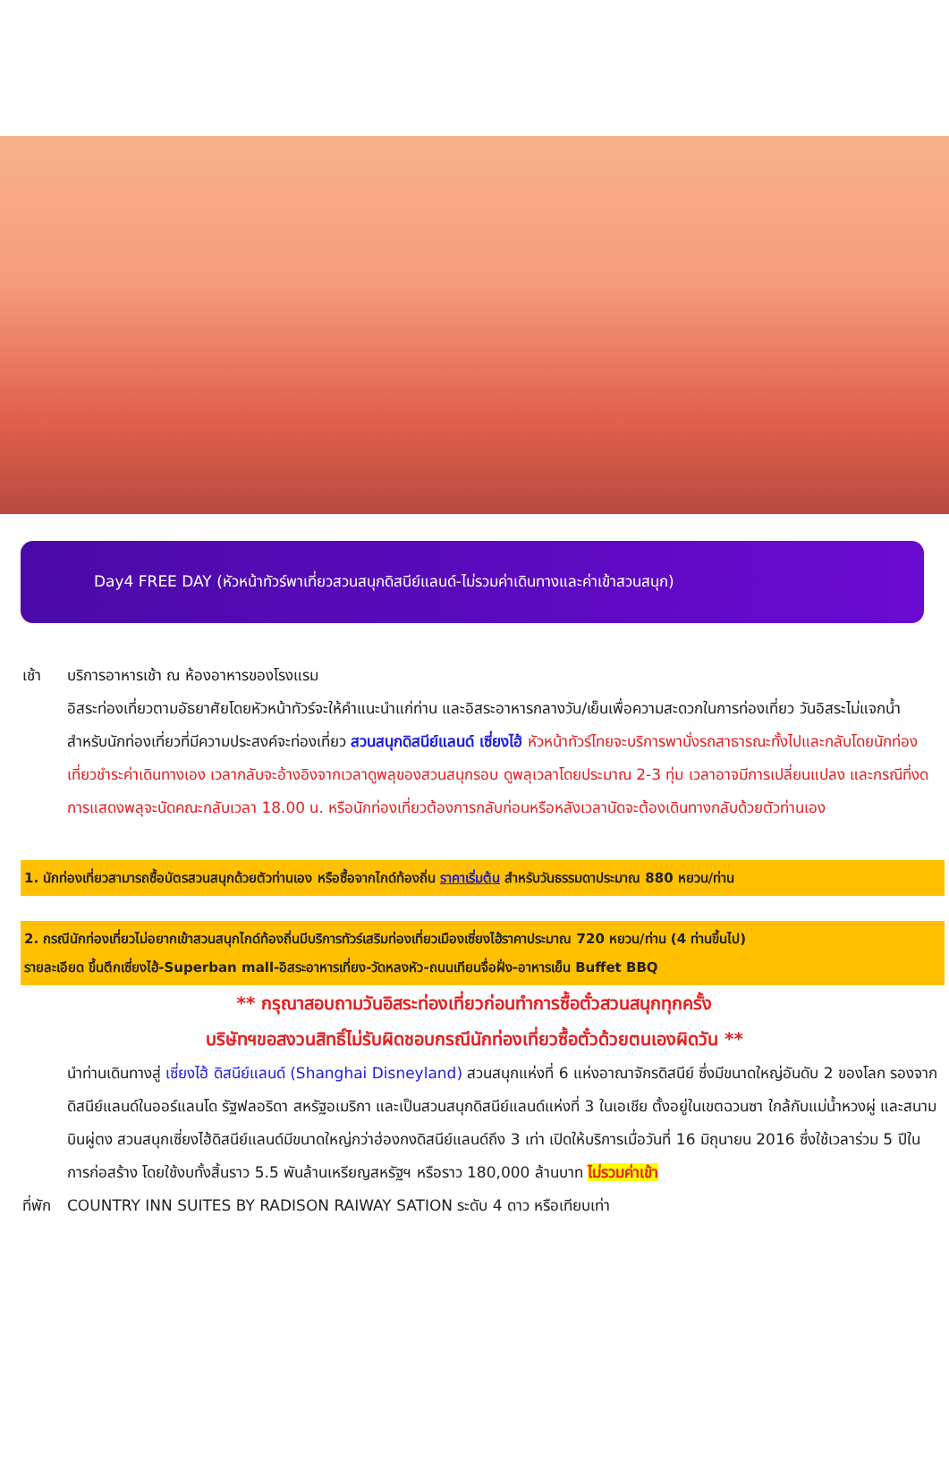Day4 FREE DAY (หัวหน้าทัวร์พาเที่ยวสวนสนุกดิสนีย์แลนด์-ไม่รวมค่าเดินทางและค่าเข้าสวนสนุก)
เช้า บริการอาหารเช้า ณ ห้องอาหารของโรงแรม
อิสระท่องเที่ยวตามอัธยาศัยโดยหัวหน้าทัวร์จะให้คำแนะนำแก่ท่าน และอิสระอาหารกลางวัน/เย็นเพื่อความสะดวกในการท่องเที่ยว วันอิสระไม่แจกน้ำ สำหรับนักท่องเที่ยวที่มีความประสงค์จะท่องเที่ยว สวนสนุกดิสนีย์แลนด์ เซี่ยงไฮ้ หัวหน้าทัวร์ไทยจะบริการพานั่งรถสาธารณะทั้งไปและกลับโดยนักท่องเที่ยวชำระค่าเดินทางเอง เวลากลับจะอ้างอิงจากเวลาดูพลุของสวนสนุกรอบ ดูพลุเวลาโดยประมาณ 2-3 ทุ่ม เวลาอาจมีการเปลี่ยนแปลง และกรณีที่งดการแสดงพลุจะนัดคณะกลับเวลา 18.00 น. หรือนักท่องเที่ยวต้องการกลับก่อนหรือหลังเวลานัดจะต้องเดินทางกลับด้วยตัวท่านเอง
1. นักท่องเที่ยวสามารถซื้อบัตรสวนสนุกด้วยตัวท่านเอง หรือซื้อจากไกด์ท้องถิ่น ราคาเริ่มต้น สำหรับวันธรรมดาประมาณ 880 หยวน/ท่าน
2. กรณีนักท่องเที่ยวไม่อยากเข้าสวนสนุกไกด์ท้องถิ่นมีบริการทัวร์เสริมท่องเที่ยวเมืองเซี่ยงไฮ้ราคาประมาณ 720 หยวน/ท่าน (4 ท่านขึ้นไป)
รายละเอียด ขึ้นตึกเซี่ยงไฮ้-Superban mall-อิสระอาหารเที่ยง-วัดหลงหัว-ถนนเทียนจื่อฝั่ง-อาหารเย็น Buffet BBQ
** กรุณาสอบถามวันอิสระท่องเที่ยวก่อนทำการซื้อตั๋วสวนสนุกทุกครั้ง
บริษัทฯขอสงวนสิทธิ์ไม่รับผิดชอบกรณีนักท่องเที่ยวซื้อตั๋วด้วยตนเองผิดวัน **
นำท่านเดินทางสู่ เซี่ยงไฮ้ ดิสนีย์แลนด์ (Shanghai Disneyland) สวนสนุกแห่งที่ 6 แห่งอาณาจักรดิสนีย์ ซึ่งมีขนาดใหญ่อันดับ 2 ของโลก รองจากดิสนีย์แลนด์ในออร์แลนโด รัฐฟลอริดา สหรัฐอเมริกา และเป็นสวนสนุกดิสนีย์แลนด์แห่งที่ 3 ในเอเชีย ตั้งอยู่ในเขตฉวนซา ใกล้กับแม่น้ำหวงผู่ และสนามบินผู่ตง สวนสนุกเซี่ยงไฮ้ดิสนีย์แลนด์มีขนาดใหญ่กว่าฮ่องกงดิสนีย์แลนด์ถึง 3 เท่า เปิดให้บริการเมื่อวันที่ 16 มิถุนายน 2016 ซึ่งใช้เวลาร่วม 5 ปีในการก่อสร้าง โดยใช้งบทั้งสิ้นราว 5.5 พันล้านเหรียญสหรัฐฯ หรือราว 180,000 ล้านบาท ไม่รวมค่าเข้า
ที่พัก
COUNTRY INN SUITES BY RADISON RAIWAY SATION ระดับ 4 ดาว หรือเทียบเท่า